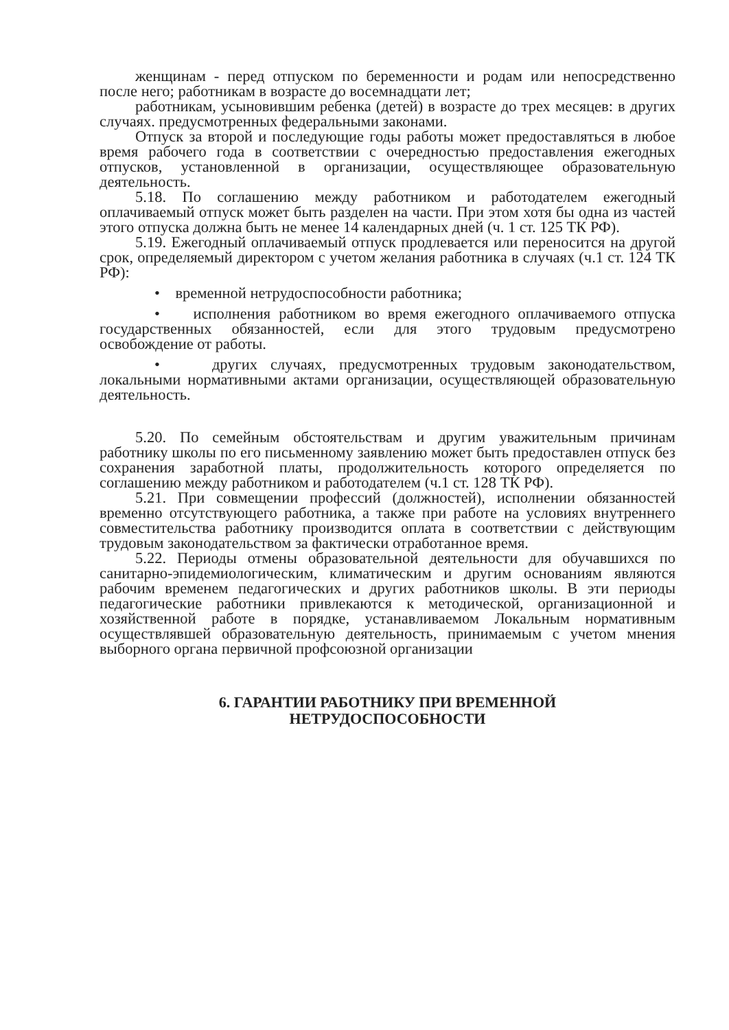женщинам - перед отпуском по беременности и родам или непосредственно после него; работникам в возрасте до восемнадцати лет;
работникам, усыновившим ребенка (детей) в возрасте до трех месяцев: в других случаях. предусмотренных федеральными законами.
Отпуск за второй и последующие годы работы может предоставляться в любое время рабочего года в соответствии с очередностью предоставления ежегодных отпусков, установленной в организации, осуществляющее образовательную деятельность.
5.18. По соглашению между работником и работодателем ежегодный оплачиваемый отпуск может быть разделен на части. При этом хотя бы одна из частей этого отпуска должна быть не менее 14 календарных дней (ч. 1 ст. 125 ТК РФ).
5.19. Ежегодный оплачиваемый отпуск продлевается или переносится на другой срок, определяемый директором с учетом желания работника в случаях (ч.1 ст. 124 ТК РФ):
• временной нетрудоспособности работника;
• исполнения работником во время ежегодного оплачиваемого отпуска государственных обязанностей, если для этого трудовым предусмотрено освобождение от работы.
• других случаях, предусмотренных трудовым законодательством, локальными нормативными актами организации, осуществляющей образовательную деятельность.
5.20. По семейным обстоятельствам и другим уважительным причинам работнику школы по его письменному заявлению может быть предоставлен отпуск без сохранения заработной платы, продолжительность которого определяется по соглашению между работником и работодателем (ч.1 ст. 128 ТК РФ).
5.21. При совмещении профессий (должностей), исполнении обязанностей временно отсутствующего работника, а также при работе на условиях внутреннего совместительства работнику производится оплата в соответствии с действующим трудовым законодательством за фактически отработанное время.
5.22. Периоды отмены образовательной деятельности для обучавшихся по санитарно-эпидемиологическим, климатическим и другим основаниям являются рабочим временем педагогических и других работников школы. В эти периоды педагогические работники привлекаются к методической, организационной и хозяйственной работе в порядке, устанавливаемом Локальным нормативным осуществлявшей образовательную деятельность, принимаемым с учетом мнения выборного органа первичной профсоюзной организации
6. ГАРАНТИИ РАБОТНИКУ ПРИ ВРЕМЕННОЙ
НЕТРУДОСПОСОБНОСТИ